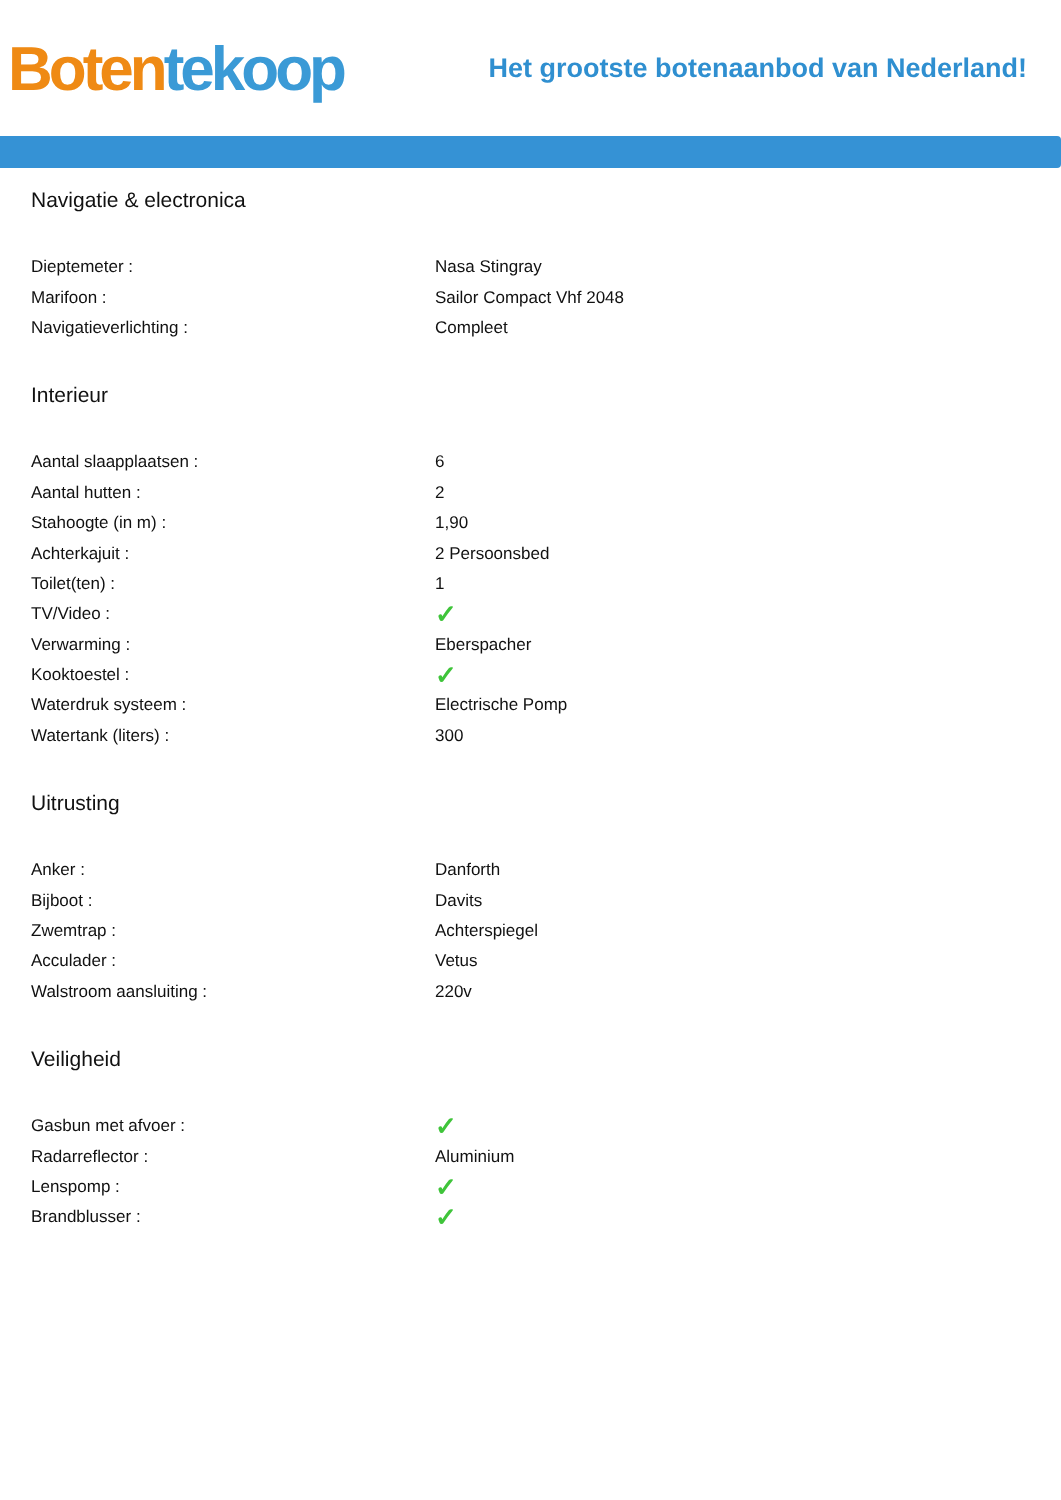Boten tekoop
Het grootste botenaanbod van Nederland!
Navigatie & electronica
| Dieptemeter : | Nasa Stingray |
| Marifoon : | Sailor Compact Vhf 2048 |
| Navigatieverlichting : | Compleet |
Interieur
| Aantal slaapplaatsen : | 6 |
| Aantal hutten : | 2 |
| Stahoogte (in m) : | 1,90 |
| Achterkajuit : | 2 Persoonsbed |
| Toilet(ten) : | 1 |
| TV/Video : | ✓ |
| Verwarming : | Eberspacher |
| Kooktoestel : | ✓ |
| Waterdruk systeem : | Electrische Pomp |
| Watertank (liters) : | 300 |
Uitrusting
| Anker : | Danforth |
| Bijboot : | Davits |
| Zwemtrap : | Achterspiegel |
| Acculader : | Vetus |
| Walstroom aansluiting : | 220v |
Veiligheid
| Gasbun met afvoer : | ✓ |
| Radarreflector : | Aluminium |
| Lenspomp : | ✓ |
| Brandblusser : | ✓ |